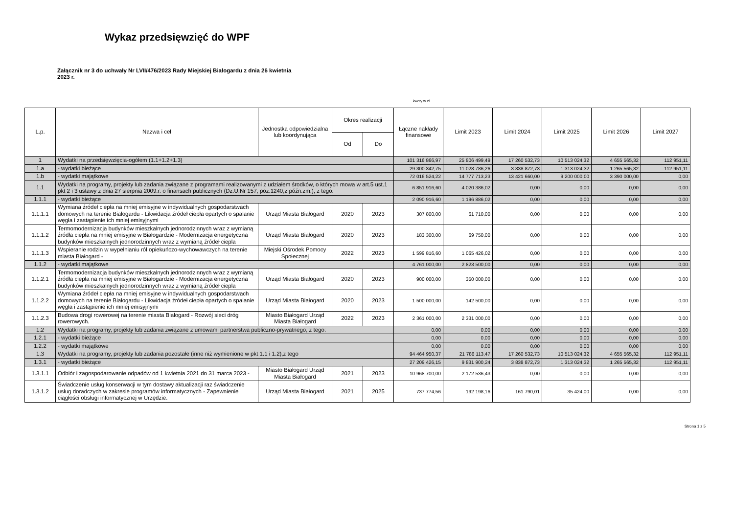Wykaz przedsięwzięć do WPF
Załącznik nr 3 do uchwały Nr LVII/476/2023 Rady Miejskiej Białogardu z dnia 26 kwietnia 2023 r.
kwoty w zł
| L.p. | Nazwa i cel | Jednostka odpowiedzialna lub koordynująca | Okres realizacji | | Łączne nakłady finansowe | Limit 2023 | Limit 2024 | Limit 2025 | Limit 2026 | Limit 2027 |
| --- | --- | --- | --- | --- | --- | --- | --- | --- | --- | --- |
| | | | Od | Do | | | | | | |
| 1 | Wydatki na przedsięwzięcia-ogółem (1.1+1.2+1.3) | | | | 101 316 866,97 | 25 806 499,49 | 17 260 532,73 | 10 513 024,32 | 4 655 565,32 | 112 951,11 |
| 1.a | - wydatki bieżące | | | | 29 300 342,75 | 11 028 786,26 | 3 838 872,73 | 1 313 024,32 | 1 265 565,32 | 112 951,11 |
| 1.b | - wydatki majątkowe | | | | 72 016 524,22 | 14 777 713,23 | 13 421 660,00 | 9 200 000,00 | 3 390 000,00 | 0,00 |
| 1.1 | Wydatki na programy, projekty lub zadania związane z programami realizowanymi z udziałem środków, o których mowa w art.5 ust.1 pkt 2 i 3 ustawy z dnia 27 sierpnia 2009.r. o finansach publicznych (Dz.U.Nr 157, poz.1240,z późn.zm.), z tego: | | | | 6 851 916,60 | 4 020 386,02 | 0,00 | 0,00 | 0,00 | 0,00 |
| 1.1.1 | - wydatki bieżące | | | | 2 090 916,60 | 1 196 886,02 | 0,00 | 0,00 | 0,00 | 0,00 |
| 1.1.1.1 | Wymiana źródeł ciepła na mniej emisyjne w indywidualnych gospodarstwach domowych na terenie Białogardu - Likwidacja źródeł ciepła opartych o spalanie węgła i zastąpienie ich mniej emisyjnymi | Urząd Miasta Białogard | 2020 | 2023 | 307 800,00 | 61 710,00 | 0,00 | 0,00 | 0,00 | 0,00 |
| 1.1.1.2 | Termomodernizacja budynków mieszkalnych jednorodzinnych wraz z wymianą źródła ciepła na mniej emisyjne w Białogardzie - Modernizacja energetyczna budynków mieszkalnych jednorodzinnych wraz z wymianą źródeł ciepla | Urząd Miasta Białogard | 2020 | 2023 | 183 300,00 | 69 750,00 | 0,00 | 0,00 | 0,00 | 0,00 |
| 1.1.1.3 | Wspieranie rodzin w wypełnianiu ról opiekuńczo-wychowawczych na terenie miasta Białogard - | Miejski Ośrodek Pomocy Społecznej | 2022 | 2023 | 1 599 816,60 | 1 065 426,02 | 0,00 | 0,00 | 0,00 | 0,00 |
| 1.1.2 | - wydatki majątkowe | | | | 4 761 000,00 | 2 823 500,00 | 0,00 | 0,00 | 0,00 | 0,00 |
| 1.1.2.1 | Termomodernizacja budynków mieszkalnych jednorodzinnych wraz z wymianą źródła ciepła na mniej emisyjne w Białogardzie - Modernizacja energetyczna budynków mieszkalnych jednorodzinnych wraz z wymianą źródeł ciepla | Urząd Miasta Białogard | 2020 | 2023 | 900 000,00 | 350 000,00 | 0,00 | 0,00 | 0,00 | 0,00 |
| 1.1.2.2 | Wymiana źródeł ciepła na mniej emisyjne w indywidualnych gospodarstwach domowych na terenie Białogardu - Likwidacja źródeł ciepła opartych o spalanie węgła i zastąpienie ich mniej emisyjnymi | Urząd Miasta Białogard | 2020 | 2023 | 1 500 000,00 | 142 500,00 | 0,00 | 0,00 | 0,00 | 0,00 |
| 1.1.2.3 | Budowa drogi rowerowej na terenie miasta Białogard - Rozwój sieci dróg rowerowych. | Miasto Białogard Urząd Miasta Białogard | 2022 | 2023 | 2 361 000,00 | 2 331 000,00 | 0,00 | 0,00 | 0,00 | 0,00 |
| 1.2 | Wydatki na programy, projekty lub zadania związane z umowami partnerstwa publiczno-prywatnego, z tego: | | | | 0,00 | 0,00 | 0,00 | 0,00 | 0,00 | 0,00 |
| 1.2.1 | - wydatki bieżące | | | | 0,00 | 0,00 | 0,00 | 0,00 | 0,00 | 0,00 |
| 1.2.2 | - wydatki majątkowe | | | | 0,00 | 0,00 | 0,00 | 0,00 | 0,00 | 0,00 |
| 1.3 | Wydatki na programy, projekty lub zadania pozostałe (inne niż wymienione w pkt 1.1 i 1.2),z tego | | | | 94 464 950,37 | 21 786 113,47 | 17 260 532,73 | 10 513 024,32 | 4 655 565,32 | 112 951,11 |
| 1.3.1 | - wydatki bieżące | | | | 27 209 426,15 | 9 831 900,24 | 3 838 872,73 | 1 313 024,32 | 1 265 565,32 | 112 951,11 |
| 1.3.1.1 | Odbiór i zagospodarowanie odpadów od 1 kwietnia 2021 do 31 marca 2023 - | Miasto Białogard Urząd Miasta Białogard | 2021 | 2023 | 10 968 700,00 | 2 172 536,43 | 0,00 | 0,00 | 0,00 | 0,00 |
| 1.3.1.2 | Świadczenie usług konserwacji w tym dostawy aktualizacji raz świadczenie usług doradczych w zakresie programów informatycznych - Zapewnienie ciągłości obsługi informatycznej w Urzędzie. | Urząd Miasta Białogard | 2021 | 2025 | 737 774,56 | 192 198,16 | 161 790,01 | 35 424,00 | 0,00 | 0,00 |
Strona 1 z 5